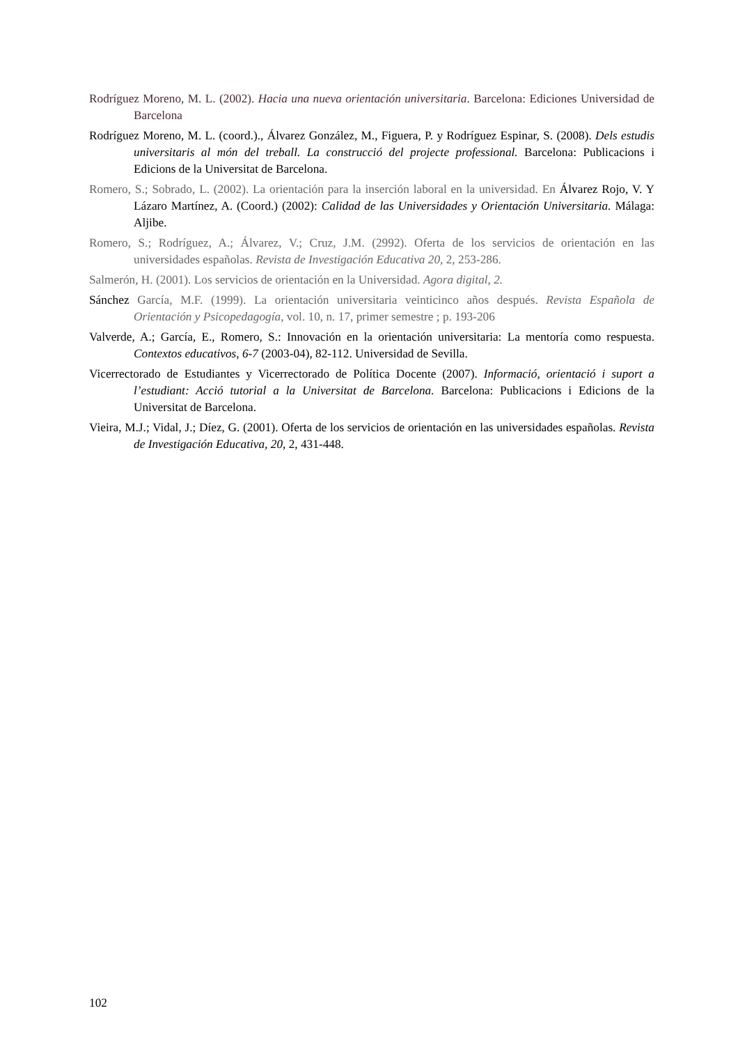Rodríguez Moreno, M. L. (2002). Hacia una nueva orientación universitaria. Barcelona: Ediciones Universidad de Barcelona
Rodríguez Moreno, M. L. (coord.)., Álvarez González, M., Figuera, P. y Rodríguez Espinar, S. (2008). Dels estudis universitaris al món del treball. La construcció del projecte professional. Barcelona: Publicacions i Edicions de la Universitat de Barcelona.
Romero, S.; Sobrado, L. (2002). La orientación para la inserción laboral en la universidad. En Álvarez Rojo, V. Y Lázaro Martínez, A. (Coord.) (2002): Calidad de las Universidades y Orientación Universitaria. Málaga: Aljibe.
Romero, S.; Rodríguez, A.; Álvarez, V.; Cruz, J.M. (2992). Oferta de los servicios de orientación en las universidades españolas. Revista de Investigación Educativa 20, 2, 253-286.
Salmerón, H. (2001). Los servicios de orientación en la Universidad. Agora digital, 2.
Sánchez García, M.F. (1999). La orientación universitaria veinticinco años después. Revista Española de Orientación y Psicopedagogía, vol. 10, n. 17, primer semestre ; p. 193-206
Valverde, A.; García, E., Romero, S.: Innovación en la orientación universitaria: La mentoría como respuesta. Contextos educativos, 6-7 (2003-04), 82-112. Universidad de Sevilla.
Vicerrectorado de Estudiantes y Vicerrectorado de Política Docente (2007). Informació, orientació i suport a l’estudiant: Acció tutorial a la Universitat de Barcelona. Barcelona: Publicacions i Edicions de la Universitat de Barcelona.
Vieira, M.J.; Vidal, J.; Díez, G. (2001). Oferta de los servicios de orientación en las universidades españolas. Revista de Investigación Educativa, 20, 2, 431-448.
102